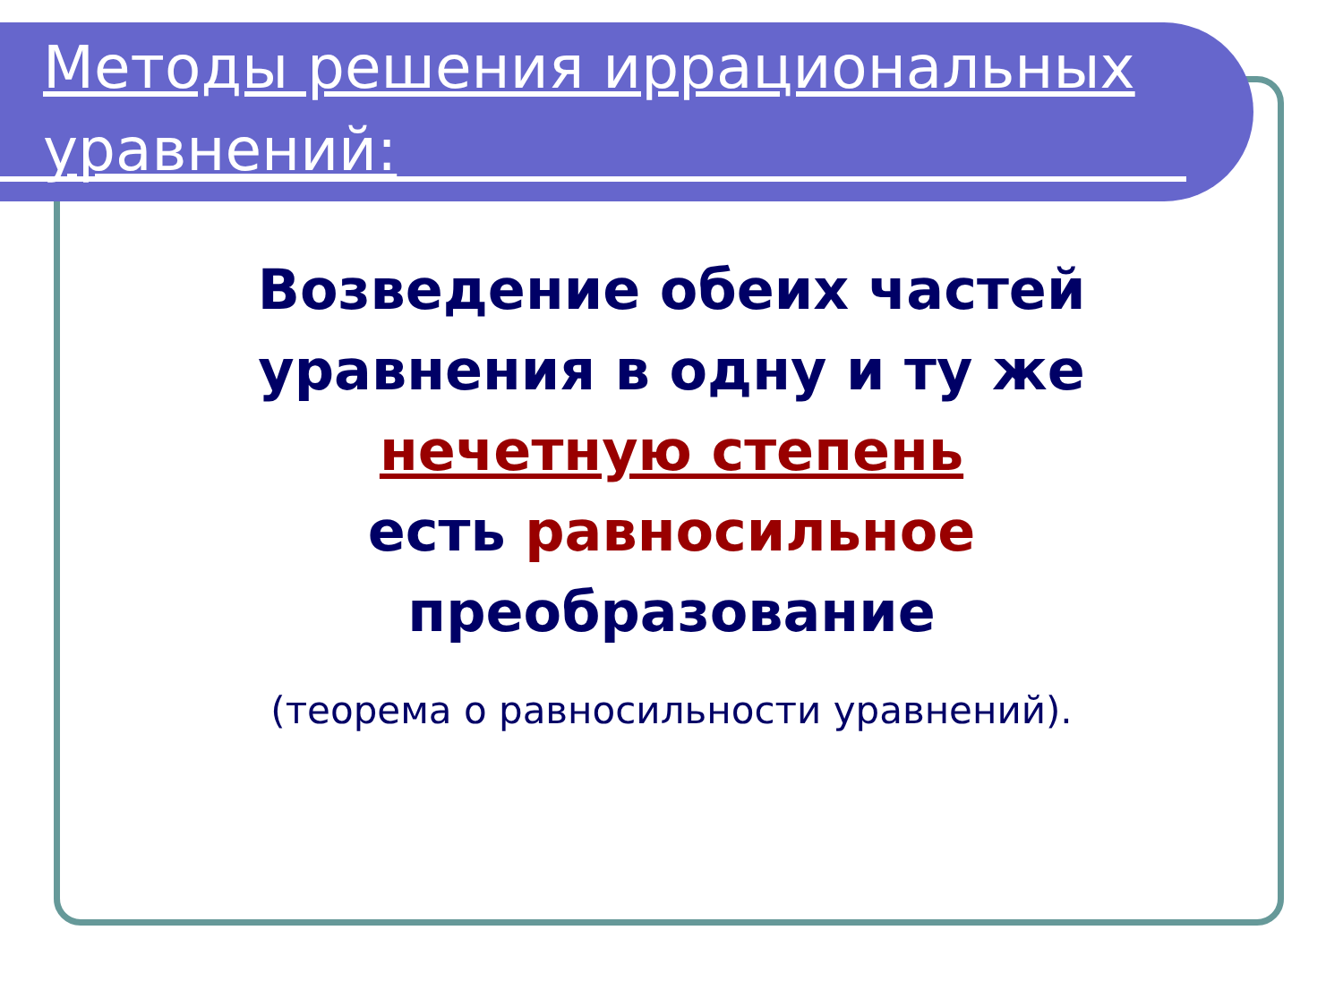Методы решения иррациональных уравнений:
Возведение обеих частей
уравнения в одну и ту же
нечетную степень
есть равносильное
преобразование
(теорема о равносильности уравнений).